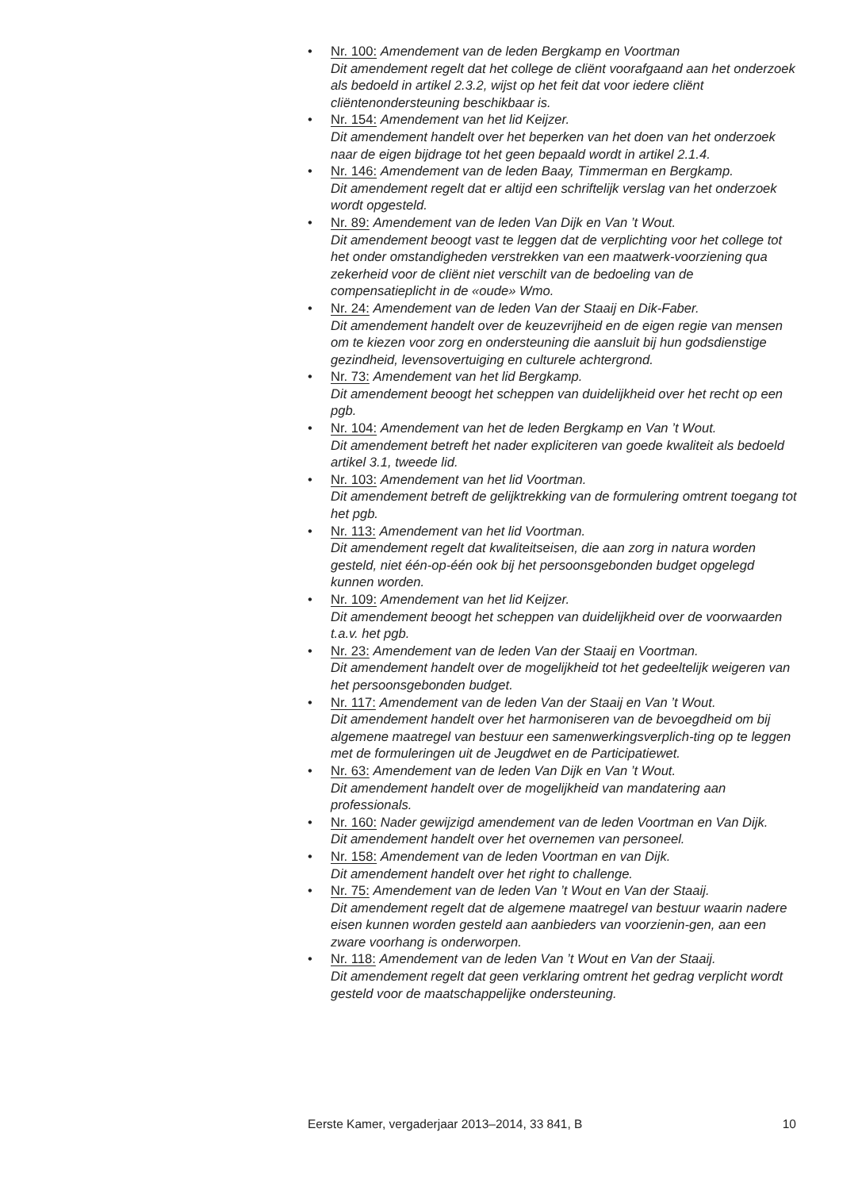• Nr. 100: Amendement van de leden Bergkamp en Voortman
Dit amendement regelt dat het college de cliënt voorafgaand aan het onderzoek als bedoeld in artikel 2.3.2, wijst op het feit dat voor iedere cliënt cliëntenondersteuning beschikbaar is.
• Nr. 154: Amendement van het lid Keijzer.
Dit amendement handelt over het beperken van het doen van het onderzoek naar de eigen bijdrage tot het geen bepaald wordt in artikel 2.1.4.
• Nr. 146: Amendement van de leden Baay, Timmerman en Bergkamp.
Dit amendement regelt dat er altijd een schriftelijk verslag van het onderzoek wordt opgesteld.
• Nr. 89: Amendement van de leden Van Dijk en Van ’t Wout.
Dit amendement beoogt vast te leggen dat de verplichting voor het college tot het onder omstandigheden verstrekken van een maatwerk-voorziening qua zekerheid voor de cliënt niet verschilt van de bedoeling van de compensatieplicht in de «oude» Wmo.
• Nr. 24: Amendement van de leden Van der Staaij en Dik-Faber.
Dit amendement handelt over de keuzevrijheid en de eigen regie van mensen om te kiezen voor zorg en ondersteuning die aansluit bij hun godsdienstige gezindheid, levensovertuiging en culturele achtergrond.
• Nr. 73: Amendement van het lid Bergkamp.
Dit amendement beoogt het scheppen van duidelijkheid over het recht op een pgb.
• Nr. 104: Amendement van het de leden Bergkamp en Van ’t Wout.
Dit amendement betreft het nader expliciteren van goede kwaliteit als bedoeld artikel 3.1, tweede lid.
• Nr. 103: Amendement van het lid Voortman.
Dit amendement betreft de gelijktrekking van de formulering omtrent toegang tot het pgb.
• Nr. 113: Amendement van het lid Voortman.
Dit amendement regelt dat kwaliteitseisen, die aan zorg in natura worden gesteld, niet één-op-één ook bij het persoonsgebonden budget opgelegd kunnen worden.
• Nr. 109: Amendement van het lid Keijzer.
Dit amendement beoogt het scheppen van duidelijkheid over de voorwaarden t.a.v. het pgb.
• Nr. 23: Amendement van de leden Van der Staaij en Voortman.
Dit amendement handelt over de mogelijkheid tot het gedeeltelijk weigeren van het persoonsgebonden budget.
• Nr. 117: Amendement van de leden Van der Staaij en Van ’t Wout.
Dit amendement handelt over het harmoniseren van de bevoegdheid om bij algemene maatregel van bestuur een samenwerkingsverplich-ting op te leggen met de formuleringen uit de Jeugdwet en de Participatiewet.
• Nr. 63: Amendement van de leden Van Dijk en Van ’t Wout.
Dit amendement handelt over de mogelijkheid van mandatering aan professionals.
• Nr. 160: Nader gewijzigd amendement van de leden Voortman en Van Dijk.
Dit amendement handelt over het overnemen van personeel.
• Nr. 158: Amendement van de leden Voortman en van Dijk.
Dit amendement handelt over het right to challenge.
• Nr. 75: Amendement van de leden Van ’t Wout en Van der Staaij.
Dit amendement regelt dat de algemene maatregel van bestuur waarin nadere eisen kunnen worden gesteld aan aanbieders van voorzienin-gen, aan een zware voorhang is onderworpen.
• Nr. 118: Amendement van de leden Van ’t Wout en Van der Staaij.
Dit amendement regelt dat geen verklaring omtrent het gedrag verplicht wordt gesteld voor de maatschappelijke ondersteuning.
Eerste Kamer, vergaderjaar 2013–2014, 33 841, B 10